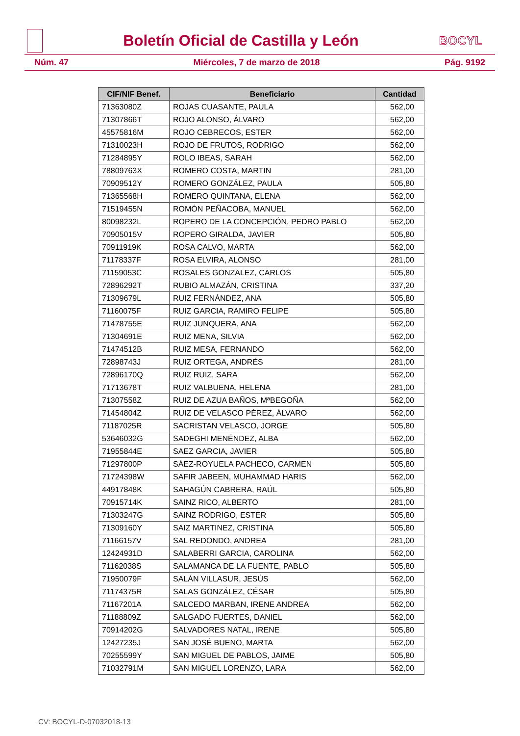Boletín Oficial de Castilla y León
BOCYL
Núm. 47 Miércoles, 7 de marzo de 2018 Pág. 9192
| CIF/NIF Benef. | Beneficiario | Cantidad |
| --- | --- | --- |
| 71363080Z | ROJAS CUASANTE, PAULA | 562,00 |
| 71307866T | ROJO ALONSO, ÁLVARO | 562,00 |
| 45575816M | ROJO CEBRECOS, ESTER | 562,00 |
| 71310023H | ROJO DE FRUTOS, RODRIGO | 562,00 |
| 71284895Y | ROLO IBEAS, SARAH | 562,00 |
| 78809763X | ROMERO COSTA, MARTIN | 281,00 |
| 70909512Y | ROMERO GONZÁLEZ, PAULA | 505,80 |
| 71365568H | ROMERO QUINTANA, ELENA | 562,00 |
| 71519455N | ROMÓN PEÑACOBA, MANUEL | 562,00 |
| 80098232L | ROPERO DE LA CONCEPCIÓN, PEDRO PABLO | 562,00 |
| 70905015V | ROPERO GIRALDA, JAVIER | 505,80 |
| 70911919K | ROSA CALVO, MARTA | 562,00 |
| 71178337F | ROSA ELVIRA, ALONSO | 281,00 |
| 71159053C | ROSALES GONZALEZ, CARLOS | 505,80 |
| 72896292T | RUBIO ALMAZÁN, CRISTINA | 337,20 |
| 71309679L | RUIZ FERNÁNDEZ, ANA | 505,80 |
| 71160075F | RUIZ GARCIA, RAMIRO FELIPE | 505,80 |
| 71478755E | RUIZ JUNQUERA, ANA | 562,00 |
| 71304691E | RUIZ MENA, SILVIA | 562,00 |
| 71474512B | RUIZ MESA, FERNANDO | 562,00 |
| 72898743J | RUIZ ORTEGA, ANDRÉS | 281,00 |
| 72896170Q | RUIZ RUIZ, SARA | 562,00 |
| 71713678T | RUIZ VALBUENA, HELENA | 281,00 |
| 71307558Z | RUIZ DE AZUA BAÑOS, MªBEGOÑA | 562,00 |
| 71454804Z | RUIZ DE VELASCO PÉREZ, ÁLVARO | 562,00 |
| 71187025R | SACRISTAN VELASCO, JORGE | 505,80 |
| 53646032G | SADEGHI MENÉNDEZ, ALBA | 562,00 |
| 71955844E | SAEZ GARCIA, JAVIER | 505,80 |
| 71297800P | SÁEZ-ROYUELA PACHECO, CARMEN | 505,80 |
| 71724398W | SAFIR JABEEN, MUHAMMAD HARIS | 562,00 |
| 44917848K | SAHAGÚN CABRERA, RAÚL | 505,80 |
| 70915714K | SAINZ RICO, ALBERTO | 281,00 |
| 71303247G | SAINZ RODRIGO, ESTER | 505,80 |
| 71309160Y | SAIZ MARTINEZ, CRISTINA | 505,80 |
| 71166157V | SAL REDONDO, ANDREA | 281,00 |
| 12424931D | SALABERRI GARCIA, CAROLINA | 562,00 |
| 71162038S | SALAMANCA DE LA FUENTE, PABLO | 505,80 |
| 71950079F | SALÁN VILLASUR, JESÚS | 562,00 |
| 71174375R | SALAS GONZÁLEZ, CÉSAR | 505,80 |
| 71167201A | SALCEDO MARBAN, IRENE ANDREA | 562,00 |
| 71188809Z | SALGADO FUERTES, DANIEL | 562,00 |
| 70914202G | SALVADORES NATAL, IRENE | 505,80 |
| 12427235J | SAN JOSÉ BUENO, MARTA | 562,00 |
| 70255599Y | SAN MIGUEL DE PABLOS, JAIME | 505,80 |
| 71032791M | SAN MIGUEL LORENZO, LARA | 562,00 |
CV: BOCYL-D-07032018-13